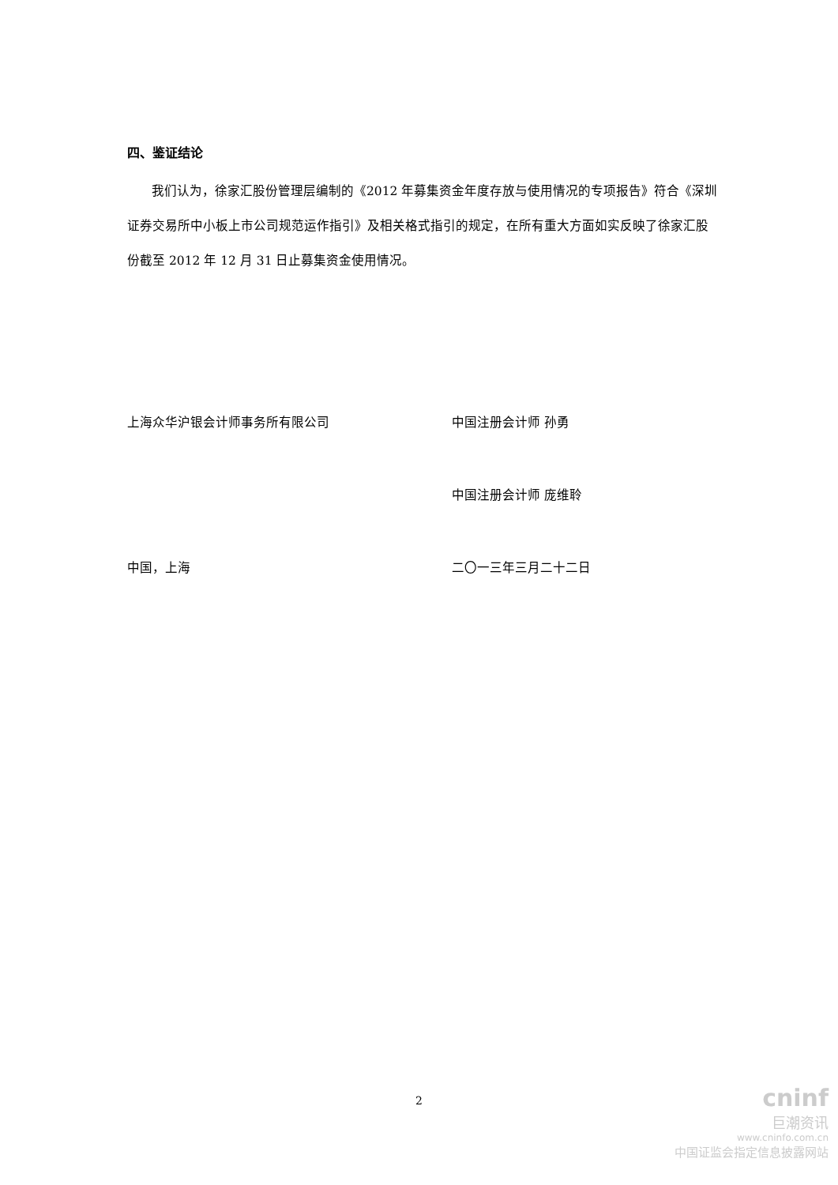四、鉴证结论
我们认为，徐家汇股份管理层编制的《2012 年募集资金年度存放与使用情况的专项报告》符合《深圳证券交易所中小板上市公司规范运作指引》及相关格式指引的规定，在所有重大方面如实反映了徐家汇股份截至 2012 年 12 月 31 日止募集资金使用情况。
上海众华沪银会计师事务所有限公司 中国注册会计师 孙勇
中国注册会计师 庞维聆
中国，上海 二〇一三年三月二十二日
2
cninf
巨潮资讯
www.cninfo.com.cn
中国证监会指定信息披露网站